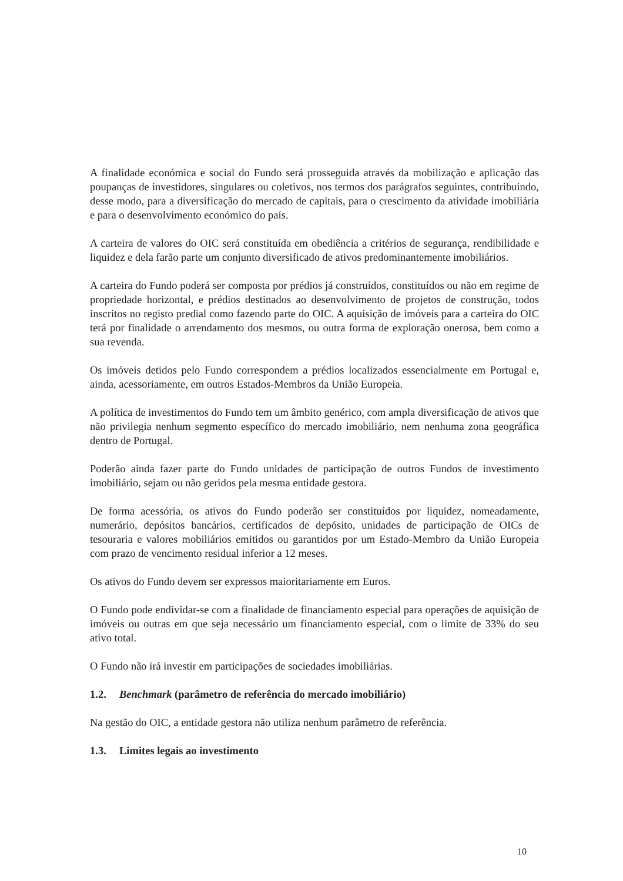A finalidade económica e social do Fundo será prosseguida através da mobilização e aplicação das poupanças de investidores, singulares ou coletivos, nos termos dos parágrafos seguintes, contribuindo, desse modo, para a diversificação do mercado de capitais, para o crescimento da atividade imobiliária e para o desenvolvimento económico do país.
A carteira de valores do OIC será constituída em obediência a critérios de segurança, rendibilidade e liquidez e dela farão parte um conjunto diversificado de ativos predominantemente imobiliários.
A carteira do Fundo poderá ser composta por prédios já construídos, constituídos ou não em regime de propriedade horizontal, e prédios destinados ao desenvolvimento de projetos de construção, todos inscritos no registo predial como fazendo parte do OIC. A aquisição de imóveis para a carteira do OIC terá por finalidade o arrendamento dos mesmos, ou outra forma de exploração onerosa, bem como a sua revenda.
Os imóveis detidos pelo Fundo correspondem a prédios localizados essencialmente em Portugal e, ainda, acessoriamente, em outros Estados-Membros da União Europeia.
A política de investimentos do Fundo tem um âmbito genérico, com ampla diversificação de ativos que não privilegia nenhum segmento específico do mercado imobiliário, nem nenhuma zona geográfica dentro de Portugal.
Poderão ainda fazer parte do Fundo unidades de participação de outros Fundos de investimento imobiliário, sejam ou não geridos pela mesma entidade gestora.
De forma acessória, os ativos do Fundo poderão ser constituídos por liquidez, nomeadamente, numerário, depósitos bancários, certificados de depósito, unidades de participação de OICs de tesouraria e valores mobiliários emitidos ou garantidos por um Estado-Membro da União Europeia com prazo de vencimento residual inferior a 12 meses.
Os ativos do Fundo devem ser expressos maioritariamente em Euros.
O Fundo pode endividar-se com a finalidade de financiamento especial para operações de aquisição de imóveis ou outras em que seja necessário um financiamento especial, com o limite de 33% do seu ativo total.
O Fundo não irá investir em participações de sociedades imobiliárias.
1.2. Benchmark (parâmetro de referência do mercado imobiliário)
Na gestão do OIC, a entidade gestora não utiliza nenhum parâmetro de referência.
1.3. Limites legais ao investimento
10